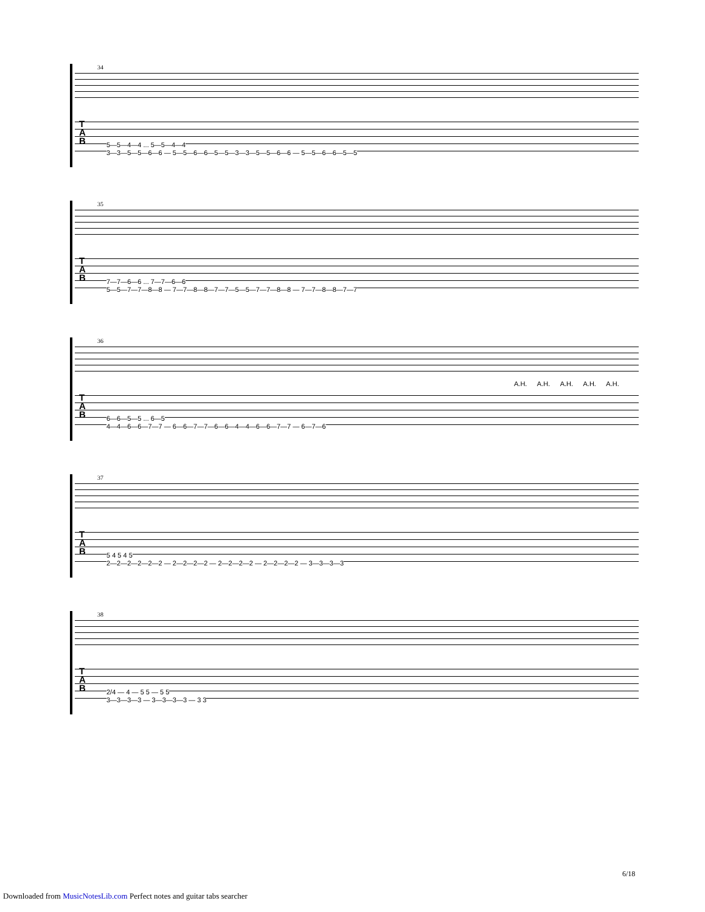34
T
A
B
5—5—4—4 ... 5—5—4—4
3—3—5—5—6—6 — 5—5—6—6—5—5—3—3—5—5—6—6 — 5—5—6—6—5—5
35
T
A
B
7—7—6—6 ... 7—7—6—6
5—5—7—7—8—8 — 7—7—8—8—7—7—5—5—7—7—8—8 — 7—7—8—8—7—7
36
A.H. A.H. A.H. A.H. A.H.
T
A
B
6—6—5—5 ... 6—5
4—4—6—6—7—7 — 6—6—7—7—6—6—4—4—6—6—7—7 — 6—7—6
37
T
A
B
5 4 5 4 5
2—2—2—2—2—2 — 2—2—2—2 — 2—2—2—2 — 2—2—2—2 — 3—3—3—3
38
T
A
B
2/4 — 4 — 5 5 — 5 5
3—3—3—3 — 3—3—3—3 — 3 3
6/18
Downloaded from MusicNotesLib.com Perfect notes and guitar tabs searcher